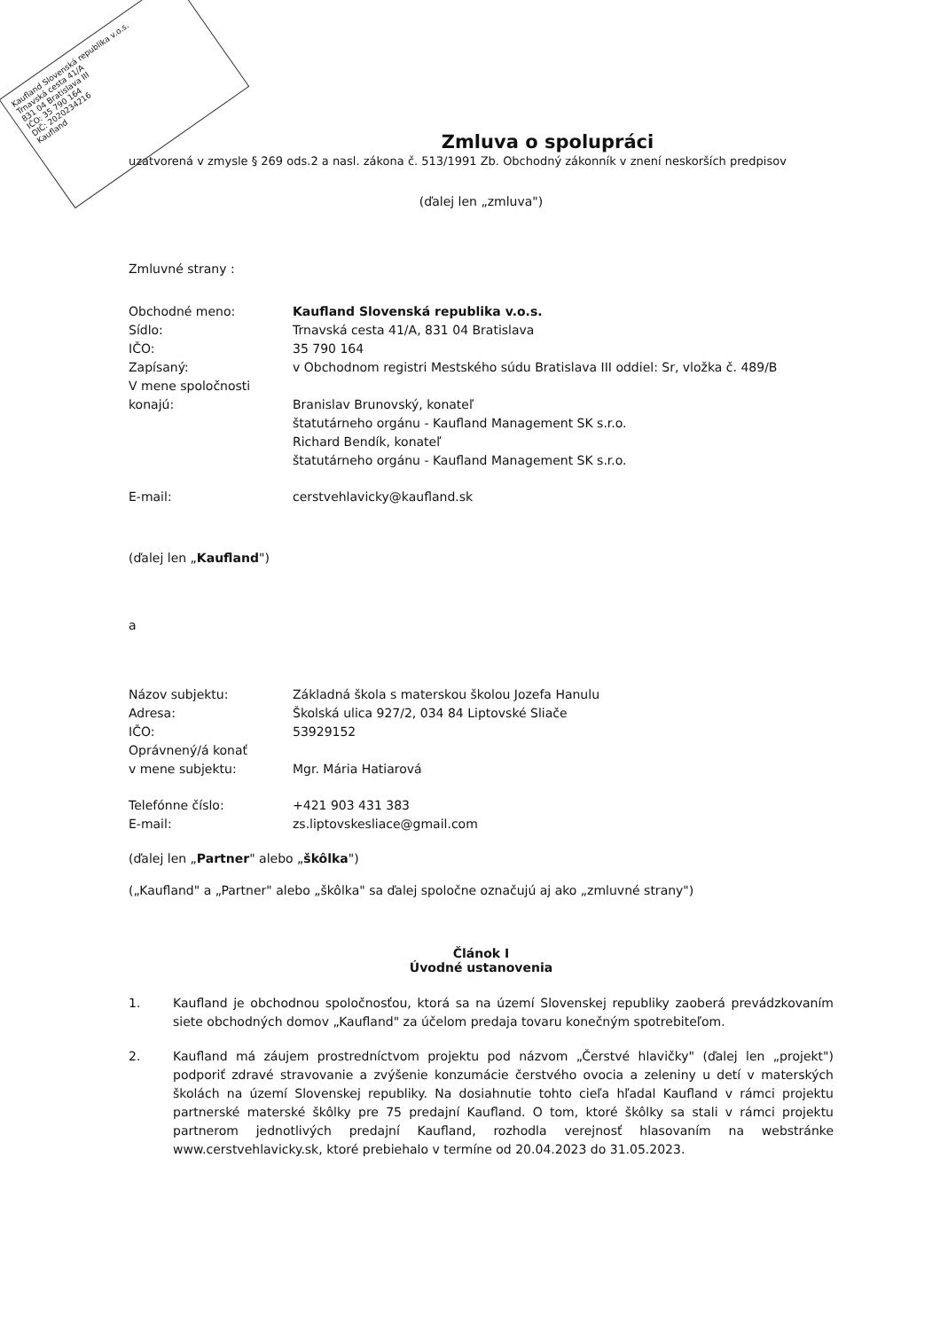Kaufland Slovenská republika v.o.s.
Trnavská cesta 41/A
831 04 Bratislava III
IČO: 35 790 164
DIČ: 2020234216
Kaufland
Zmluva o spolupráci
uzatvorená v zmysle § 269 ods.2 a nasl. zákona č. 513/1991 Zb. Obchodný zákonník v znení neskorších predpisov
(ďalej len „zmluva")
Zmluvné strany :
Obchodné meno: Kaufland Slovenská republika v.o.s.
Sídlo: Trnavská cesta 41/A, 831 04 Bratislava
IČO: 35 790 164
Zapísaný: v Obchodnom registri Mestského súdu Bratislava III oddiel: Sr, vložka č. 489/B
V mene spoločnosti
konajú:
Branislav Brunovský, konateľ
štatutárneho orgánu - Kaufland Management SK s.r.o.
Richard Bendík, konateľ
štatutárneho orgánu - Kaufland Management SK s.r.o.
E-mail: cerstvehlavicky@kaufland.sk
(ďalej len „Kaufland")
a
Názov subjektu: Základná škola s materskou školou Jozefa Hanulu
Adresa: Školská ulica 927/2, 034 84 Liptovské Sliače
IČO: 53929152
Oprávnený/á konať
v mene subjektu:
Mgr. Mária Hatiarová
Telefónne číslo: +421 903 431 383
E-mail: zs.liptovskesliace@gmail.com
(ďalej len „Partner" alebo „škôlka")
(„Kaufland" a „Partner" alebo „škôlka" sa ďalej spoločne označujú aj ako „zmluvné strany")
Článok I
Úvodné ustanovenia
1. Kaufland je obchodnou spoločnosťou, ktorá sa na území Slovenskej republiky zaoberá prevádzkovaním siete obchodných domov „Kaufland" za účelom predaja tovaru konečným spotrebiteľom.
2. Kaufland má záujem prostredníctvom projektu pod názvom „Čerstvé hlavičky" (ďalej len „projekt") podporiť zdravé stravovanie a zvýšenie konzumácie čerstvého ovocia a zeleniny u detí v materských školách na území Slovenskej republiky. Na dosiahnutie tohto cieľa hľadal Kaufland v rámci projektu partnerské materské škôlky pre 75 predajní Kaufland. O tom, ktoré škôlky sa stali v rámci projektu partnerom jednotlivých predajní Kaufland, rozhodla verejnosť hlasovaním na webstránke www.cerstvehlavicky.sk, ktoré prebiehalo v termíne od 20.04.2023 do 31.05.2023.